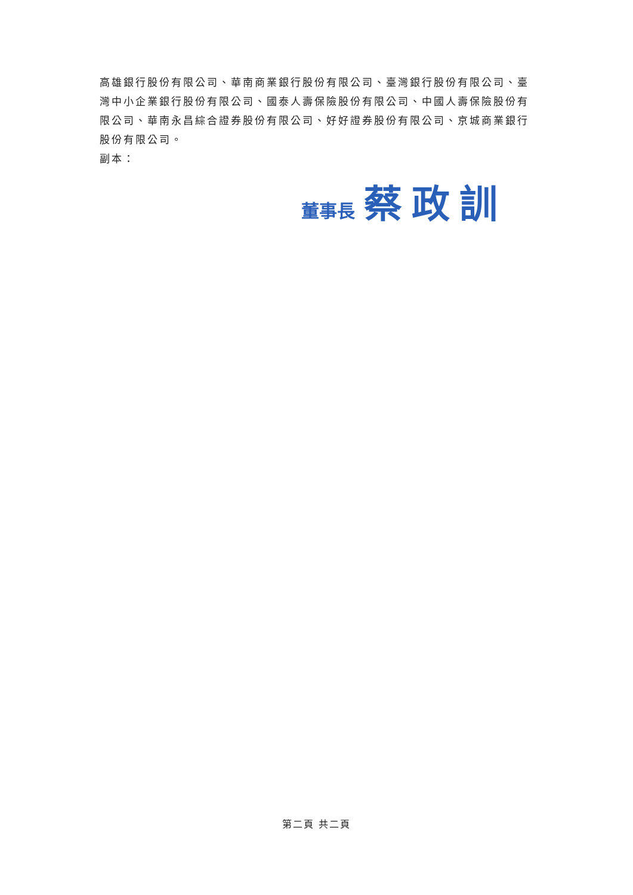高雄銀行股份有限公司、華南商業銀行股份有限公司、臺灣銀行股份有限公司、臺灣中小企業銀行股份有限公司、國泰人壽保險股份有限公司、中國人壽保險股份有限公司、華南永昌綜合證券股份有限公司、好好證券股份有限公司、京城商業銀行股份有限公司。
副本：
董事長 蔡政訓
第二頁 共二頁